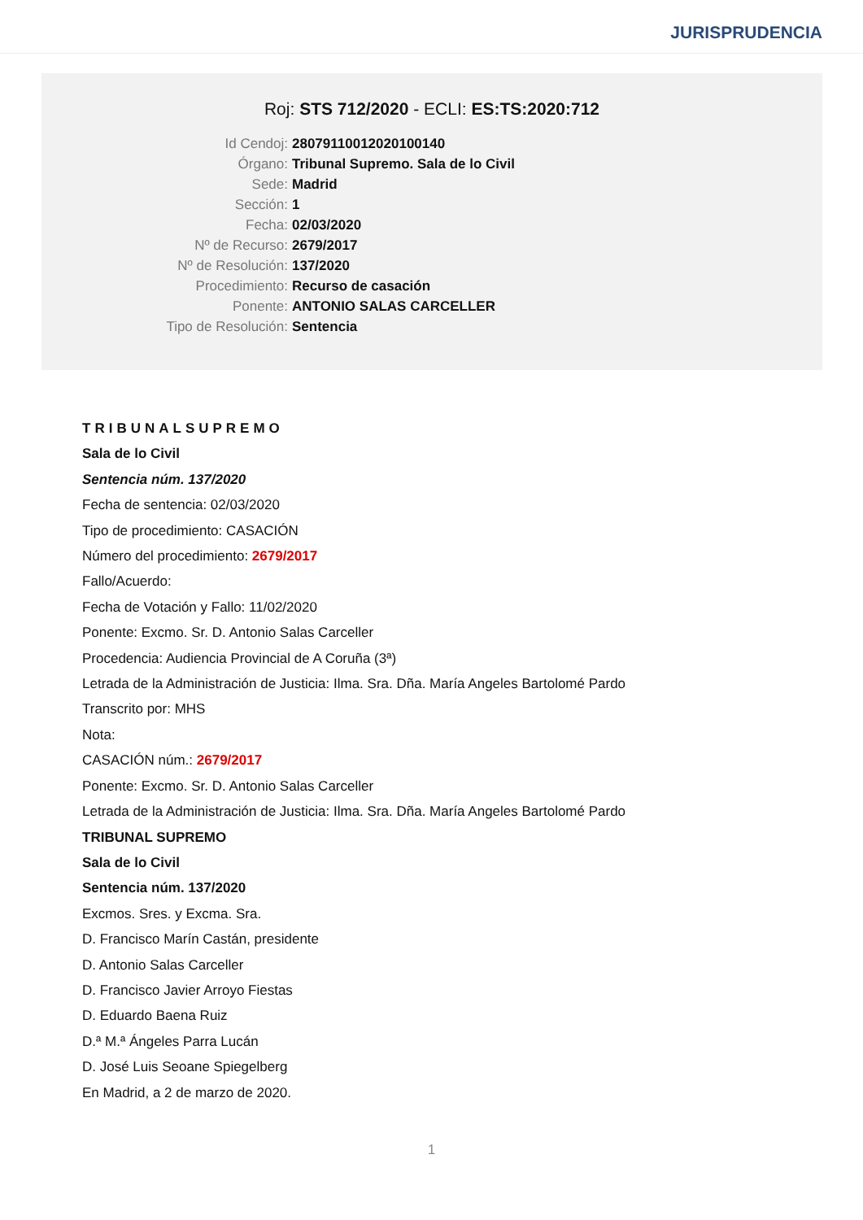JURISPRUDENCIA
Roj: STS 712/2020 - ECLI: ES:TS:2020:712
Id Cendoj: 28079110012020100140
Órgano: Tribunal Supremo. Sala de lo Civil
Sede: Madrid
Sección: 1
Fecha: 02/03/2020
Nº de Recurso: 2679/2017
Nº de Resolución: 137/2020
Procedimiento: Recurso de casación
Ponente: ANTONIO SALAS CARCELLER
Tipo de Resolución: Sentencia
TRIBUNALSUPREMO
Sala de lo Civil
Sentencia núm. 137/2020
Fecha de sentencia: 02/03/2020
Tipo de procedimiento: CASACIÓN
Número del procedimiento: 2679/2017
Fallo/Acuerdo:
Fecha de Votación y Fallo: 11/02/2020
Ponente: Excmo. Sr. D. Antonio Salas Carceller
Procedencia: Audiencia Provincial de A Coruña (3ª)
Letrada de la Administración de Justicia: Ilma. Sra. Dña. María Angeles Bartolomé Pardo
Transcrito por: MHS
Nota:
CASACIÓN núm.: 2679/2017
Ponente: Excmo. Sr. D. Antonio Salas Carceller
Letrada de la Administración de Justicia: Ilma. Sra. Dña. María Angeles Bartolomé Pardo
TRIBUNAL SUPREMO
Sala de lo Civil
Sentencia núm. 137/2020
Excmos. Sres. y Excma. Sra.
D. Francisco Marín Castán, presidente
D. Antonio Salas Carceller
D. Francisco Javier Arroyo Fiestas
D. Eduardo Baena Ruiz
D.ª M.ª Ángeles Parra Lucán
D. José Luis Seoane Spiegelberg
En Madrid, a 2 de marzo de 2020.
1